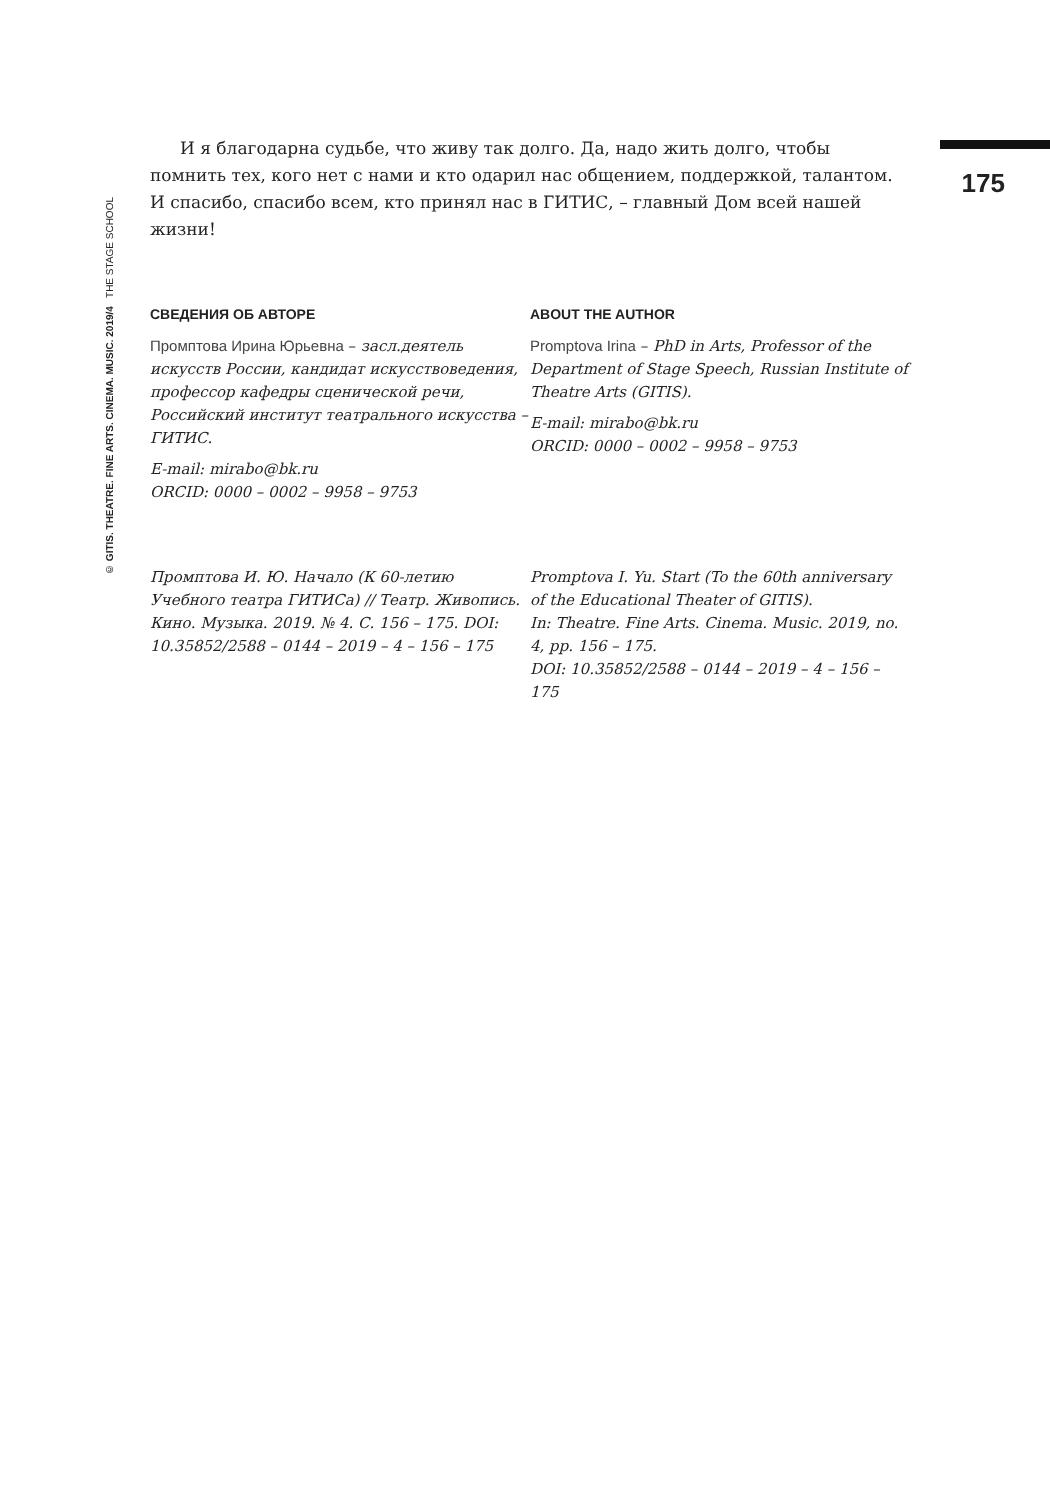© GITIS. THEATRE. FINE ARTS. CINEMA. MUSIC. 2019/4 THE STAGE SCHOOL
175
И я благодарна судьбе, что живу так долго. Да, надо жить долго, чтобы помнить тех, кого нет с нами и кто одарил нас общением, поддержкой, талантом. И спасибо, спасибо всем, кто принял нас в ГИТИС, – главный Дом всей нашей жизни!
СВЕДЕНИЯ ОБ АВТОРЕ
Промптова Ирина Юрьевна – засл.деятель искусств России, кандидат искусствоведения, профессор кафедры сценической речи, Российский институт театрального искусства – ГИТИС.
E-mail: mirabo@bk.ru
ORCID: 0000 – 0002 – 9958 – 9753
ABOUT THE AUTHOR
Promptova Irina – PhD in Arts, Professor of the Department of Stage Speech, Russian Institute of Theatre Arts (GITIS).
E-mail: mirabo@bk.ru
ORCID: 0000 – 0002 – 9958 – 9753
Промптова И. Ю. Начало (К 60-летию Учебного театра ГИТИСа) // Театр. Живопись. Кино. Музыка. 2019. № 4. С. 156 – 175. DOI: 10.35852/2588 – 0144 – 2019 – 4 – 156 – 175
Promptova I. Yu. Start (To the 60th anniversary of the Educational Theater of GITIS).
In: Theatre. Fine Arts. Cinema. Music. 2019, no. 4, pp. 156 – 175.
DOI: 10.35852/2588 – 0144 – 2019 – 4 – 156 – 175